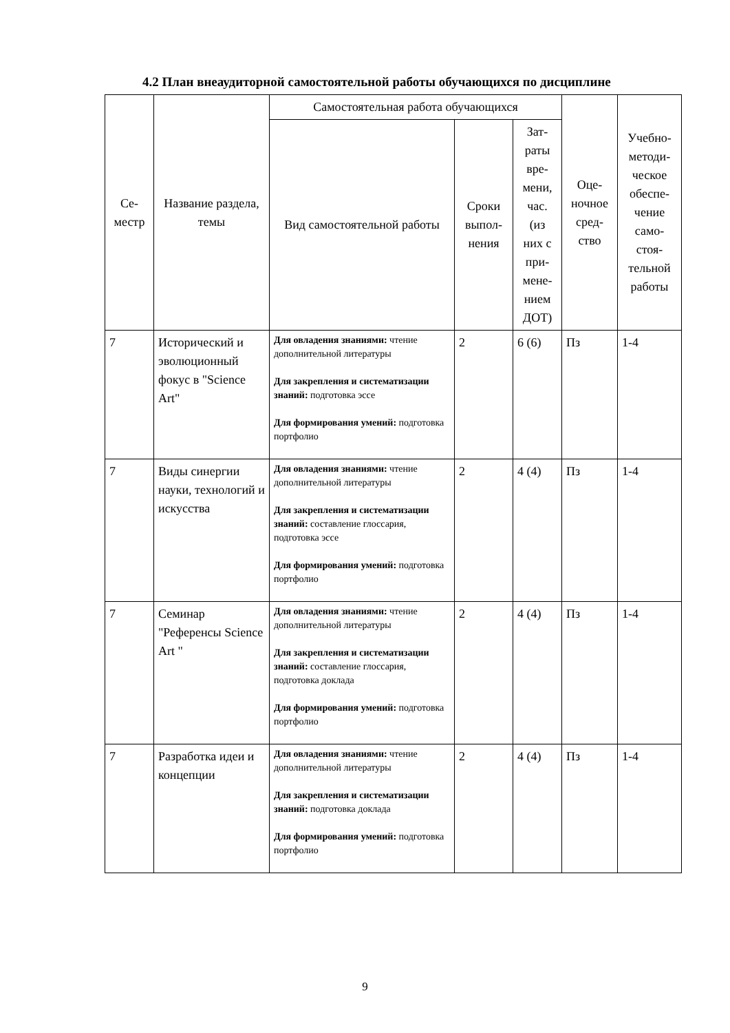4.2 План внеаудиторной самостоятельной работы обучающихся по дисциплине
| Се- местр | Название раздела, темы | Самостоятельная работа обучающихся | | | Оце- ночное сред- ство | Учебно- методи- ческое обеспе- чение само- стоя- тельной работы |
| --- | --- | --- | --- | --- | --- | --- |
| | | Вид самостоятельной работы | Сроки выпол- нения | Зат- раты вре- мени, час. (из них с при- мене- нием ДОТ) | | |
| 7 | Исторический и эволюционный фокус в "Science Art" | Для овладения знаниями: чтение дополнительной литературы Для закрепления и систематизации знаний: подготовка эссе Для формирования умений: подготовка портфолио | 2 | 6 (6) | Пз | 1-4 |
| 7 | Виды синергии науки, технологий и искусства | Для овладения знаниями: чтение дополнительной литературы Для закрепления и систематизации знаний: составление глоссария, подготовка эссе Для формирования умений: подготовка портфолио | 2 | 4 (4) | Пз | 1-4 |
| 7 | Семинар "Референсы Science Art " | Для овладения знаниями: чтение дополнительной литературы Для закрепления и систематизации знаний: составление глоссария, подготовка доклада Для формирования умений: подготовка портфолио | 2 | 4 (4) | Пз | 1-4 |
| 7 | Разработка идеи и концепции | Для овладения знаниями: чтение дополнительной литературы Для закрепления и систематизации знаний: подготовка доклада Для формирования умений: подготовка портфолио | 2 | 4 (4) | Пз | 1-4 |
9